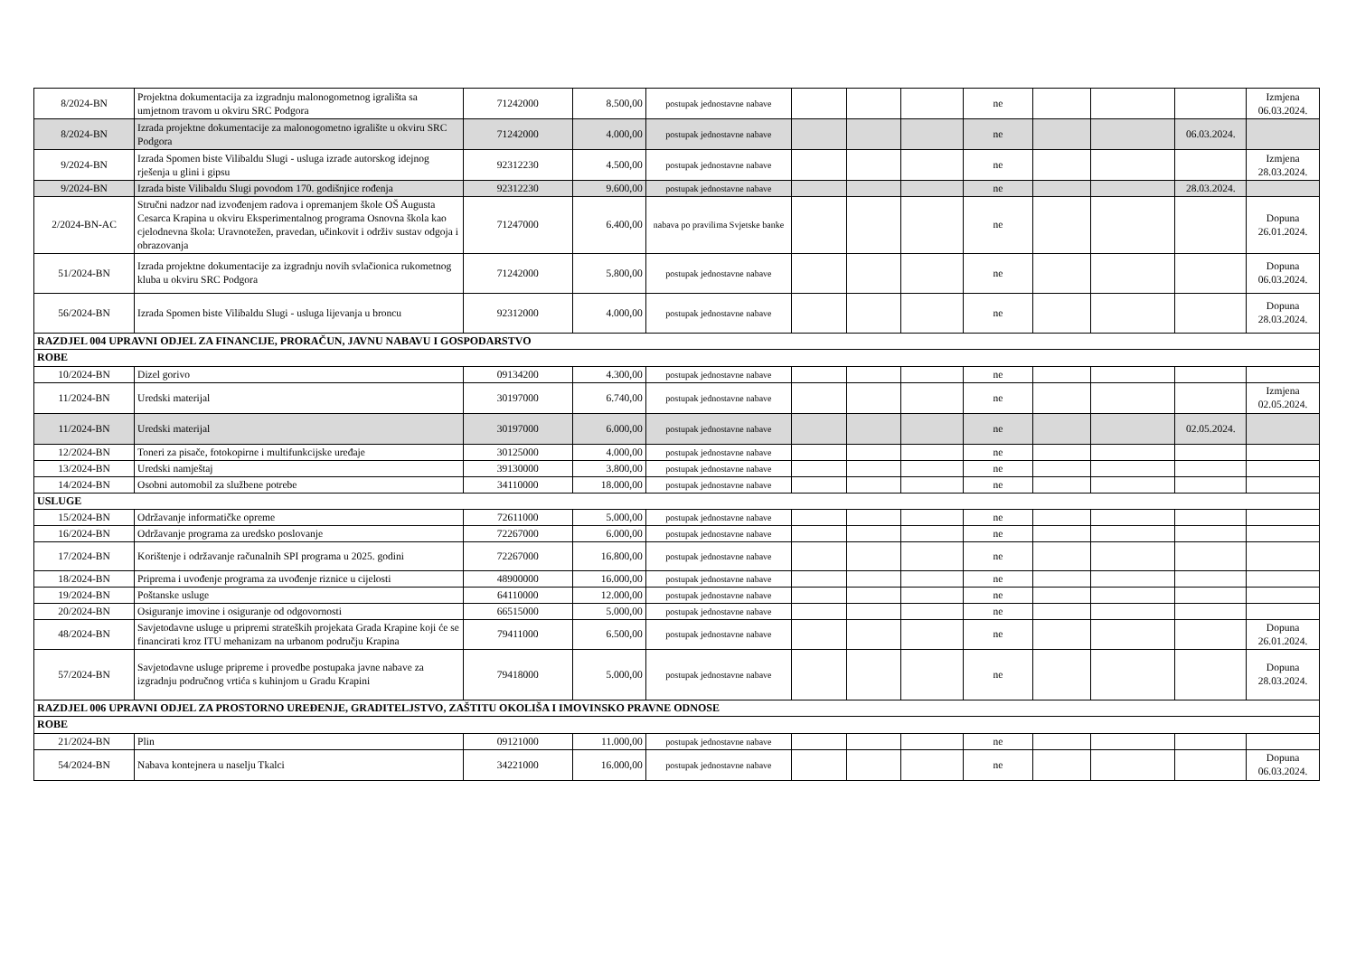| 8/2024-BN | Projektna dokumentacija za izgradnju malonogometnog igrališta sa umjetnom travom u okviru SRC Podgora | 71242000 | 8.500,00 | postupak jednostavne nabave | | | | ne | | | | Izmjena 06.03.2024. |
| 8/2024-BN | Izrada projektne dokumentacije za malonogometno igralište u okviru SRC Podgora | 71242000 | 4.000,00 | postupak jednostavne nabave | | | | ne | | | 06.03.2024. | |
| 9/2024-BN | Izrada Spomen biste Vilibaldu Slugi - usluga izrade autorskog idejnog rješenja u glini i gipsu | 92312230 | 4.500,00 | postupak jednostavne nabave | | | | ne | | | | Izmjena 28.03.2024. |
| 9/2024-BN | Izrada biste Vilibaldu Slugi povodom 170. godišnjice rođenja | 92312230 | 9.600,00 | postupak jednostavne nabave | | | | ne | | | 28.03.2024. | |
| 2/2024-BN-AC | Stručni nadzor nad izvođenjem radova i opremanjem škole OŠ Augusta Cesarca Krapina u okviru Eksperimentalnog programa Osnovna škola kao cjelodnevna škola: Uravnotežen, pravedan, učinkovit i održiv sustav odgoja i obrazovanja | 71247000 | 6.400,00 | nabava po pravilima Svjetske banke | | | | ne | | | | Dopuna 26.01.2024. |
| 51/2024-BN | Izrada projektne dokumentacije za izgradnju novih svlačionica rukometnog kluba u okviru SRC Podgora | 71242000 | 5.800,00 | postupak jednostavne nabave | | | | ne | | | | Dopuna 06.03.2024. |
| 56/2024-BN | Izrada Spomen biste Vilibaldu Slugi - usluga lijevanja u broncu | 92312000 | 4.000,00 | postupak jednostavne nabave | | | | ne | | | | Dopuna 28.03.2024. |
| RAZDJEL 004 UPRAVNI ODJEL ZA FINANCIJE, PRORAČUN, JAVNU NABAVU I GOSPODARSTVO | | | | | | | | | | | | |
| ROBE | | | | | | | | | | | | |
| 10/2024-BN | Dizel gorivo | 09134200 | 4.300,00 | postupak jednostavne nabave | | | | ne | | | | |
| 11/2024-BN | Uredski materijal | 30197000 | 6.740,00 | postupak jednostavne nabave | | | | ne | | | | Izmjena 02.05.2024. |
| 11/2024-BN | Uredski materijal | 30197000 | 6.000,00 | postupak jednostavne nabave | | | | ne | | | 02.05.2024. | |
| 12/2024-BN | Toneri za pisače, fotokopirne i multifunkcijske uređaje | 30125000 | 4.000,00 | postupak jednostavne nabave | | | | ne | | | | |
| 13/2024-BN | Uredski namještaj | 39130000 | 3.800,00 | postupak jednostavne nabave | | | | ne | | | | |
| 14/2024-BN | Osobni automobil za službene potrebe | 34110000 | 18.000,00 | postupak jednostavne nabave | | | | ne | | | | |
| USLUGE | | | | | | | | | | | | |
| 15/2024-BN | Održavanje informatičke opreme | 72611000 | 5.000,00 | postupak jednostavne nabave | | | | ne | | | | |
| 16/2024-BN | Održavanje programa za uredsko poslovanje | 72267000 | 6.000,00 | postupak jednostavne nabave | | | | ne | | | | |
| 17/2024-BN | Korištenje i održavanje računalnih SPI programa u 2025. godini | 72267000 | 16.800,00 | postupak jednostavne nabave | | | | ne | | | | |
| 18/2024-BN | Priprema i uvođenje programa za uvođenje riznice u cijelosti | 48900000 | 16.000,00 | postupak jednostavne nabave | | | | ne | | | | |
| 19/2024-BN | Poštanske usluge | 64110000 | 12.000,00 | postupak jednostavne nabave | | | | ne | | | | |
| 20/2024-BN | Osiguranje imovine i osiguranje od odgovornosti | 66515000 | 5.000,00 | postupak jednostavne nabave | | | | ne | | | | |
| 48/2024-BN | Savjetodavne usluge u pripremi strateških projekata Grada Krapine koji će se financirati kroz ITU mehanizam na urbanom području Krapina | 79411000 | 6.500,00 | postupak jednostavne nabave | | | | ne | | | | Dopuna 26.01.2024. |
| 57/2024-BN | Savjetodavne usluge pripreme i provedbe postupaka javne nabave za izgradnju područnog vrtića s kuhinjom u Gradu Krapini | 79418000 | 5.000,00 | postupak jednostavne nabave | | | | ne | | | | Dopuna 28.03.2024. |
| RAZDJEL 006 UPRAVNI ODJEL ZA PROSTORNO UREĐENJE, GRADITELJSTVO, ZAŠTITU OKOLIŠA I IMOVINSKO PRAVNE ODNOSE | | | | | | | | | | | | |
| ROBE | | | | | | | | | | | | |
| 21/2024-BN | Plin | 09121000 | 11.000,00 | postupak jednostavne nabave | | | | ne | | | | |
| 54/2024-BN | Nabava kontejnera u naselju Tkalci | 34221000 | 16.000,00 | postupak jednostavne nabave | | | | ne | | | | Dopuna 06.03.2024. |